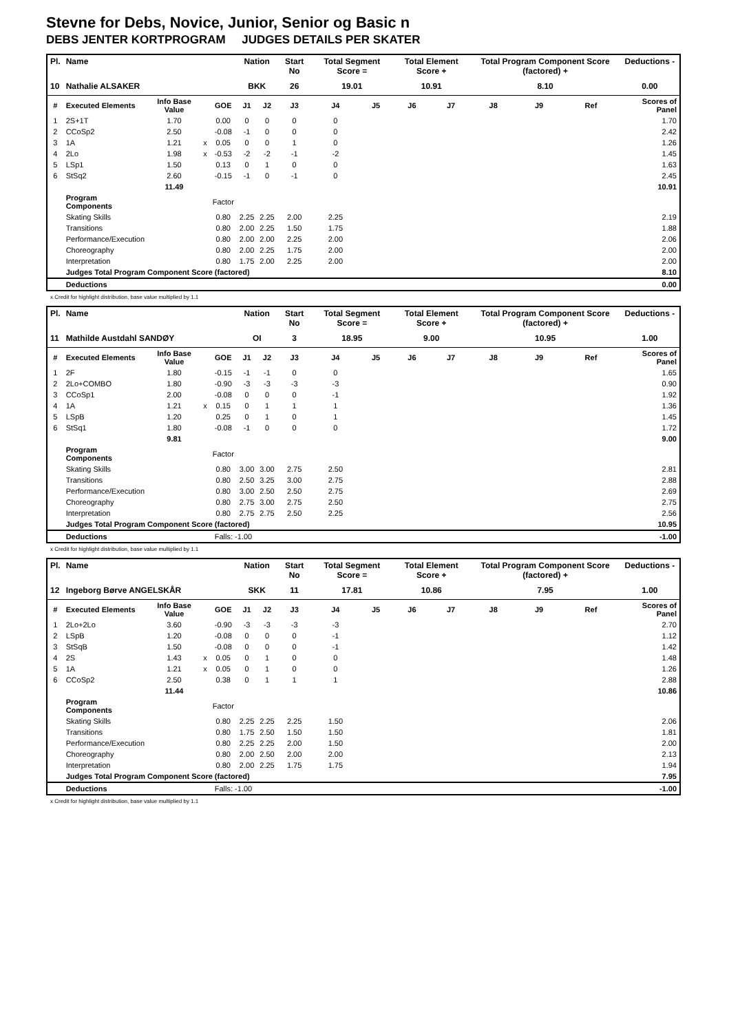Stevne for Debs, Novice, Junior, Senior og Basic n
DEBS JENTER KORTPROGRAM JUDGES DETAILS PER SKATER
| Pl. | Name | | | | Nation | | Start No | Total Segment Score = | | Total Element Score + | | Total Program Component Score (factored) + | | | Deductions - |
| --- | --- | --- | --- | --- | --- | --- | --- | --- | --- | --- | --- | --- | --- | --- | --- |
| 10 | Nathalie ALSAKER | | | | BKK | | 26 | 19.01 | | 10.91 | | 8.10 | | | 0.00 |
| # | Executed Elements | Info Base Value | | GOE | J1 | J2 | J3 | J4 | J5 | J6 | J7 | J8 | J9 | Ref | Scores of Panel |
| 1 | 2S+1T | 1.70 | | 0.00 | 0 | 0 | 0 | 0 | | | | | | | 1.70 |
| 2 | CCoSp2 | 2.50 | | -0.08 | -1 | 0 | 0 | 0 | | | | | | | 2.42 |
| 3 | 1A | 1.21 | x | 0.05 | 0 | 0 | 1 | 0 | | | | | | | 1.26 |
| 4 | 2Lo | 1.98 | x | -0.53 | -2 | -2 | -1 | -2 | | | | | | | 1.45 |
| 5 | LSp1 | 1.50 | | 0.13 | 0 | 1 | 0 | 0 | | | | | | | 1.63 |
| 6 | StSq2 | 2.60 | | -0.15 | -1 | 0 | -1 | 0 | | | | | | | 2.45 |
| | | 11.49 | | | | | | | | | | | | | 10.91 |
| | Program Components | | | Factor | | | | | | | | | | | |
| | Skating Skills | | | 0.80 | 2.25 | 2.25 | 2.00 | 2.25 | | | | | | | 2.19 |
| | Transitions | | | 0.80 | 2.00 | 2.25 | 1.50 | 1.75 | | | | | | | 1.88 |
| | Performance/Execution | | | 0.80 | 2.00 | 2.00 | 2.25 | 2.00 | | | | | | | 2.06 |
| | Choreography | | | 0.80 | 2.00 | 2.25 | 1.75 | 2.00 | | | | | | | 2.00 |
| | Interpretation | | | 0.80 | 1.75 | 2.00 | 2.25 | 2.00 | | | | | | | 2.00 |
| | Judges Total Program Component Score (factored) | | | | | | | | | | | | | | 8.10 |
| | Deductions | | | | | | | | | | | | | | 0.00 |
x Credit for highlight distribution, base value multiplied by 1.1
| Pl. | Name | | | | Nation | | Start No | Total Segment Score = | | Total Element Score + | | Total Program Component Score (factored) + | | | Deductions - |
| --- | --- | --- | --- | --- | --- | --- | --- | --- | --- | --- | --- | --- | --- | --- | --- |
| 11 | Mathilde Austdahl SANDØY | | | | OI | | 3 | 18.95 | | 9.00 | | 10.95 | | | 1.00 |
| # | Executed Elements | Info Base Value | | GOE | J1 | J2 | J3 | J4 | J5 | J6 | J7 | J8 | J9 | Ref | Scores of Panel |
| 1 | 2F | 1.80 | | -0.15 | -1 | -1 | 0 | 0 | | | | | | | 1.65 |
| 2 | 2Lo+COMBO | 1.80 | | -0.90 | -3 | -3 | -3 | -3 | | | | | | | 0.90 |
| 3 | CCoSp1 | 2.00 | | -0.08 | 0 | 0 | 0 | -1 | | | | | | | 1.92 |
| 4 | 1A | 1.21 | x | 0.15 | 0 | 1 | 1 | 1 | | | | | | | 1.36 |
| 5 | LSpB | 1.20 | | 0.25 | 0 | 1 | 0 | 1 | | | | | | | 1.45 |
| 6 | StSq1 | 1.80 | | -0.08 | -1 | 0 | 0 | 0 | | | | | | | 1.72 |
| | | 9.81 | | | | | | | | | | | | | 9.00 |
| | Program Components | | | Factor | | | | | | | | | | | |
| | Skating Skills | | | 0.80 | 3.00 | 3.00 | 2.75 | 2.50 | | | | | | | 2.81 |
| | Transitions | | | 0.80 | 2.50 | 3.25 | 3.00 | 2.75 | | | | | | | 2.88 |
| | Performance/Execution | | | 0.80 | 3.00 | 2.50 | 2.50 | 2.75 | | | | | | | 2.69 |
| | Choreography | | | 0.80 | 2.75 | 3.00 | 2.75 | 2.50 | | | | | | | 2.75 |
| | Interpretation | | | 0.80 | 2.75 | 2.75 | 2.50 | 2.25 | | | | | | | 2.56 |
| | Judges Total Program Component Score (factored) | | | | | | | | | | | | | | 10.95 |
| | Deductions | | | Falls: -1.00 | | | | | | | | | | | -1.00 |
x Credit for highlight distribution, base value multiplied by 1.1
| Pl. | Name | | | | Nation | | Start No | Total Segment Score = | | Total Element Score + | | Total Program Component Score (factored) + | | | Deductions - |
| --- | --- | --- | --- | --- | --- | --- | --- | --- | --- | --- | --- | --- | --- | --- | --- |
| 12 | Ingeborg Børve ANGELSKÅR | | | | SKK | | 11 | 17.81 | | 10.86 | | 7.95 | | | 1.00 |
| # | Executed Elements | Info Base Value | | GOE | J1 | J2 | J3 | J4 | J5 | J6 | J7 | J8 | J9 | Ref | Scores of Panel |
| 1 | 2Lo+2Lo | 3.60 | | -0.90 | -3 | -3 | -3 | -3 | | | | | | | 2.70 |
| 2 | LSpB | 1.20 | | -0.08 | 0 | 0 | 0 | -1 | | | | | | | 1.12 |
| 3 | StSqB | 1.50 | | -0.08 | 0 | 0 | 0 | -1 | | | | | | | 1.42 |
| 4 | 2S | 1.43 | x | 0.05 | 0 | 1 | 0 | 0 | | | | | | | 1.48 |
| 5 | 1A | 1.21 | x | 0.05 | 0 | 1 | 0 | 0 | | | | | | | 1.26 |
| 6 | CCoSp2 | 2.50 | | 0.38 | 0 | 1 | 1 | 1 | | | | | | | 2.88 |
| | | 11.44 | | | | | | | | | | | | | 10.86 |
| | Program Components | | | Factor | | | | | | | | | | | |
| | Skating Skills | | | 0.80 | 2.25 | 2.25 | 2.25 | 1.50 | | | | | | | 2.06 |
| | Transitions | | | 0.80 | 1.75 | 2.50 | 1.50 | 1.50 | | | | | | | 1.81 |
| | Performance/Execution | | | 0.80 | 2.25 | 2.25 | 2.00 | 1.50 | | | | | | | 2.00 |
| | Choreography | | | 0.80 | 2.00 | 2.50 | 2.00 | 2.00 | | | | | | | 2.13 |
| | Interpretation | | | 0.80 | 2.00 | 2.25 | 1.75 | 1.75 | | | | | | | 1.94 |
| | Judges Total Program Component Score (factored) | | | | | | | | | | | | | | 7.95 |
| | Deductions | | | Falls: -1.00 | | | | | | | | | | | -1.00 |
x Credit for highlight distribution, base value multiplied by 1.1